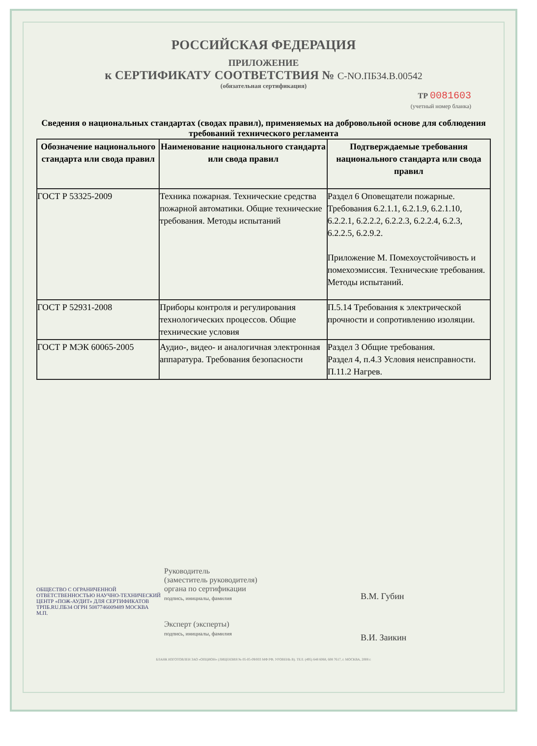РОССИЙСКАЯ ФЕДЕРАЦИЯ
ПРИЛОЖЕНИЕ
к СЕРТИФИКАТУ СООТВЕТСТВИЯ № С-NO.ПБ34.В.00542
(обязательная сертификация)
ТР 0081603
(учетный номер бланка)
Сведения о национальных стандартах (сводах правил), применяемых на добровольной основе для соблюдения требований технического регламента
| Обозначение национального стандарта или свода правил | Наименование национального стандарта или свода правил | Подтверждаемые требования национального стандарта или свода правил |
| --- | --- | --- |
| ГОСТ Р 53325-2009 | Техника пожарная. Технические средства пожарной автоматики. Общие технические требования. Методы испытаний | Раздел 6 Оповещатели пожарные. Требования 6.2.1.1, 6.2.1.9, 6.2.1.10, 6.2.2.1, 6.2.2.2, 6.2.2.3, 6.2.2.4, 6.2.3, 6.2.2.5, 6.2.9.2. Приложение М. Помехоустойчивость и помехоэмиссия. Технические требования. Методы испытаний. |
| ГОСТ Р 52931-2008 | Приборы контроля и регулирования технологических процессов. Общие технические условия | П.5.14 Требования к электрической прочности и сопротивлению изоляции. |
| ГОСТ Р МЭК 60065-2005 | Аудио-, видео- и аналогичная электронная аппаратура. Требования безопасности | Раздел 3 Общие требования. Раздел 4, п.4.3 Условия неисправности. П.11.2 Нагрев. |
ОБЩЕСТВО С ОГРАНИЧЕННОЙ ОТВЕТСТВЕННОСТЬЮ НАУЧНО-ТЕХНИЧЕСКИЙ ЦЕНТР «ПОЖ-АУДИТ» ДЛЯ СЕРТИФИКАТОВ ТРПБ.RU.ПБ34 ОГРН 5087746009489 МОСКВА
М.П.
Руководитель
(заместитель руководителя)
органа по сертификации
подпись, инициалы, фамилия
Эксперт (эксперты)
подпись, инициалы, фамилия
В.М. Губин
В.И. Заикин
БЛАНК ИЗГОТОВЛЕН ЗАО «ОПЦИОН» (ЛИЦЕНЗИЯ № 05-05-09/003 МФ РФ, УРОВЕНЬ В). ТЕЛ. (495) 648 6068, 608 7617, г. МОСКВА, 2008 г.